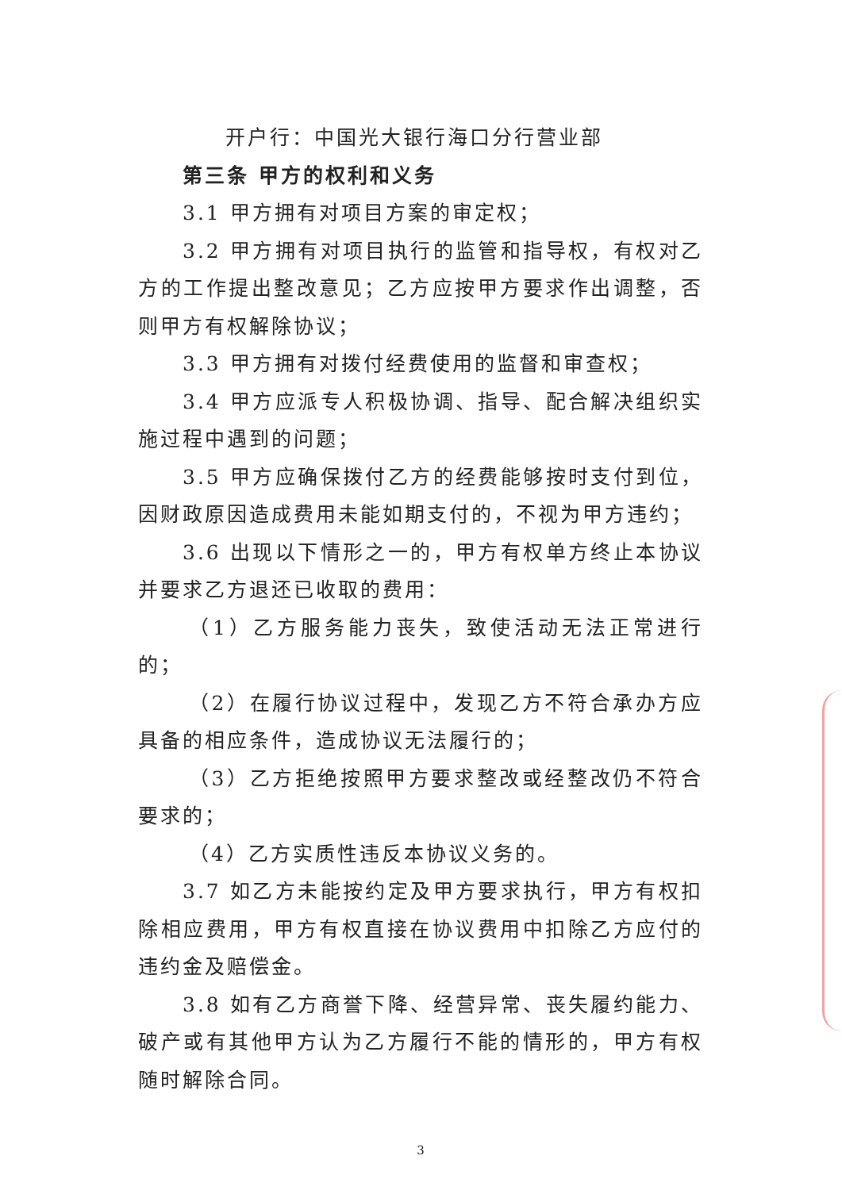开户行：中国光大银行海口分行营业部
第三条 甲方的权利和义务
3.1 甲方拥有对项目方案的审定权；
3.2 甲方拥有对项目执行的监管和指导权，有权对乙方的工作提出整改意见；乙方应按甲方要求作出调整，否则甲方有权解除协议；
3.3 甲方拥有对拨付经费使用的监督和审查权；
3.4 甲方应派专人积极协调、指导、配合解决组织实施过程中遇到的问题；
3.5 甲方应确保拨付乙方的经费能够按时支付到位，因财政原因造成费用未能如期支付的，不视为甲方违约；
3.6 出现以下情形之一的，甲方有权单方终止本协议并要求乙方退还已收取的费用：
（1）乙方服务能力丧失，致使活动无法正常进行的；
（2）在履行协议过程中，发现乙方不符合承办方应具备的相应条件，造成协议无法履行的；
（3）乙方拒绝按照甲方要求整改或经整改仍不符合要求的；
（4）乙方实质性违反本协议义务的。
3.7 如乙方未能按约定及甲方要求执行，甲方有权扣除相应费用，甲方有权直接在协议费用中扣除乙方应付的违约金及赔偿金。
3.8 如有乙方商誉下降、经营异常、丧失履约能力、破产或有其他甲方认为乙方履行不能的情形的，甲方有权随时解除合同。
3